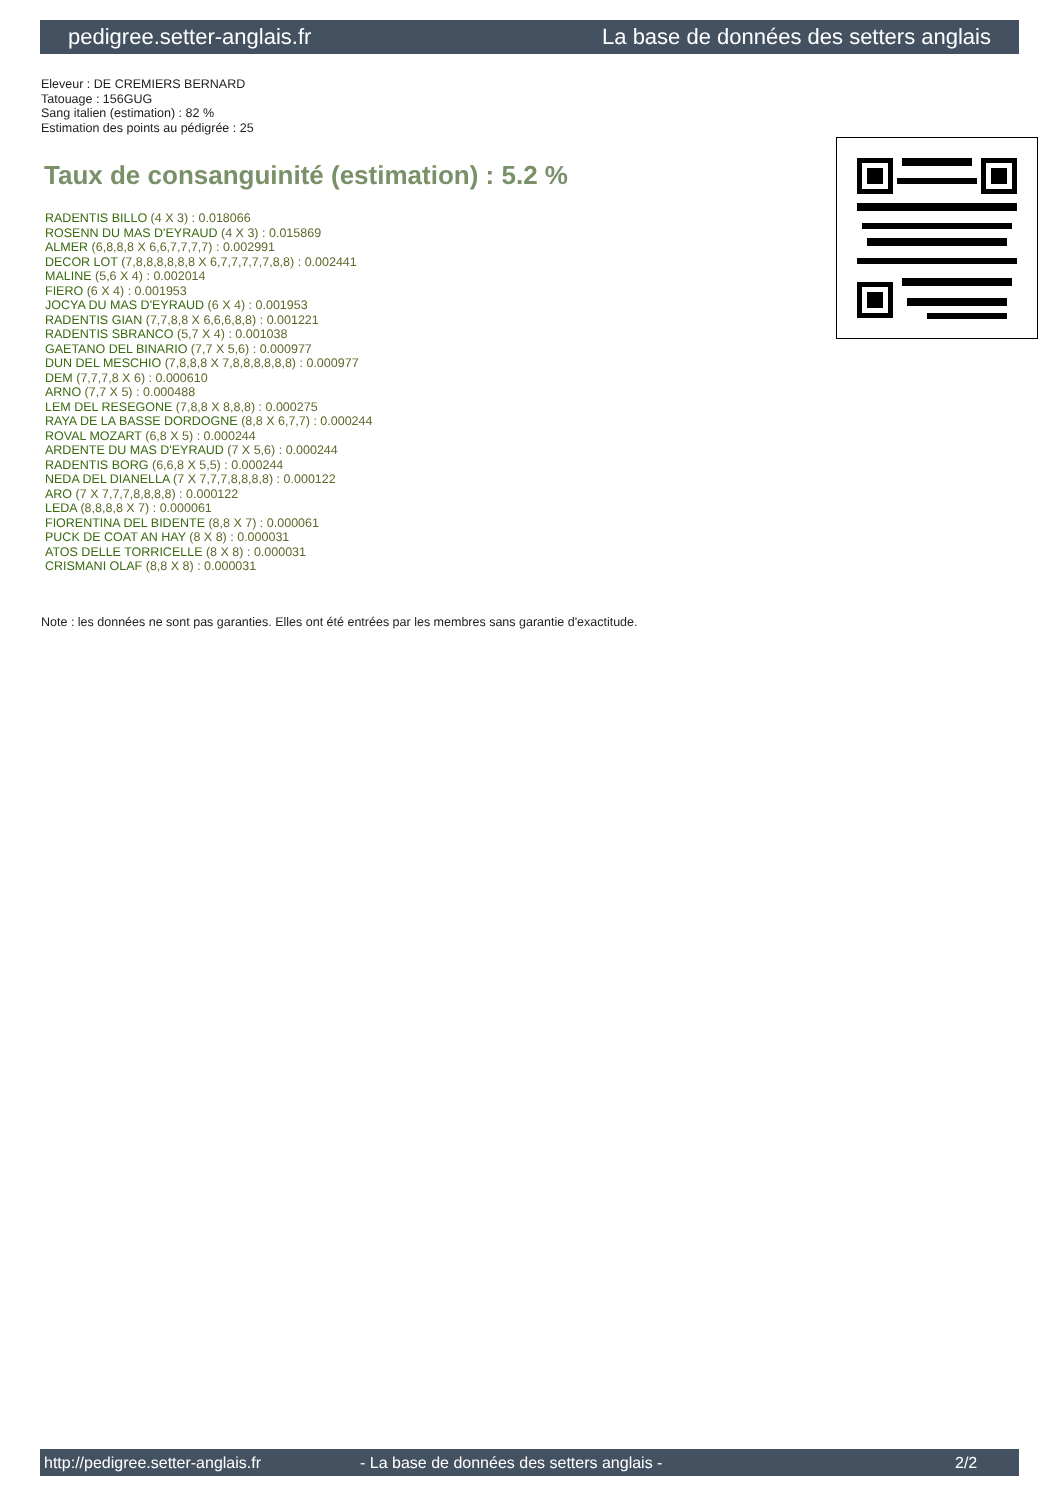pedigree.setter-anglais.fr La base de données des setters anglais
Eleveur : DE CREMIERS BERNARD
Tatouage : 156GUG
Sang italien (estimation) : 82 %
Estimation des points au pédigrée : 25
Taux de consanguinité (estimation) : 5.2 %
RADENTIS BILLO (4 X 3) : 0.018066
ROSENN DU MAS D'EYRAUD (4 X 3) : 0.015869
ALMER (6,8,8,8 X 6,6,7,7,7,7) : 0.002991
DECOR LOT (7,8,8,8,8,8,8 X 6,7,7,7,7,7,8,8) : 0.002441
MALINE (5,6 X 4) : 0.002014
FIERO (6 X 4) : 0.001953
JOCYA DU MAS D'EYRAUD (6 X 4) : 0.001953
RADENTIS GIAN (7,7,8,8 X 6,6,6,8,8) : 0.001221
RADENTIS SBRANCO (5,7 X 4) : 0.001038
GAETANO DEL BINARIO (7,7 X 5,6) : 0.000977
DUN DEL MESCHIO (7,8,8,8 X 7,8,8,8,8,8,8) : 0.000977
DEM (7,7,7,8 X 6) : 0.000610
ARNO (7,7 X 5) : 0.000488
LEM DEL RESEGONE (7,8,8 X 8,8,8) : 0.000275
RAYA DE LA BASSE DORDOGNE (8,8 X 6,7,7) : 0.000244
ROVAL MOZART (6,8 X 5) : 0.000244
ARDENTE DU MAS D'EYRAUD (7 X 5,6) : 0.000244
RADENTIS BORG (6,6,8 X 5,5) : 0.000244
NEDA DEL DIANELLA (7 X 7,7,7,8,8,8,8) : 0.000122
ARO (7 X 7,7,7,8,8,8,8) : 0.000122
LEDA (8,8,8,8 X 7) : 0.000061
FIORENTINA DEL BIDENTE (8,8 X 7) : 0.000061
PUCK DE COAT AN HAY (8 X 8) : 0.000031
ATOS DELLE TORRICELLE (8 X 8) : 0.000031
CRISMANI OLAF (8,8 X 8) : 0.000031
Note : les données ne sont pas garanties. Elles ont été entrées par les membres sans garantie d'exactitude.
http://pedigree.setter-anglais.fr - La base de données des setters anglais - 2/2